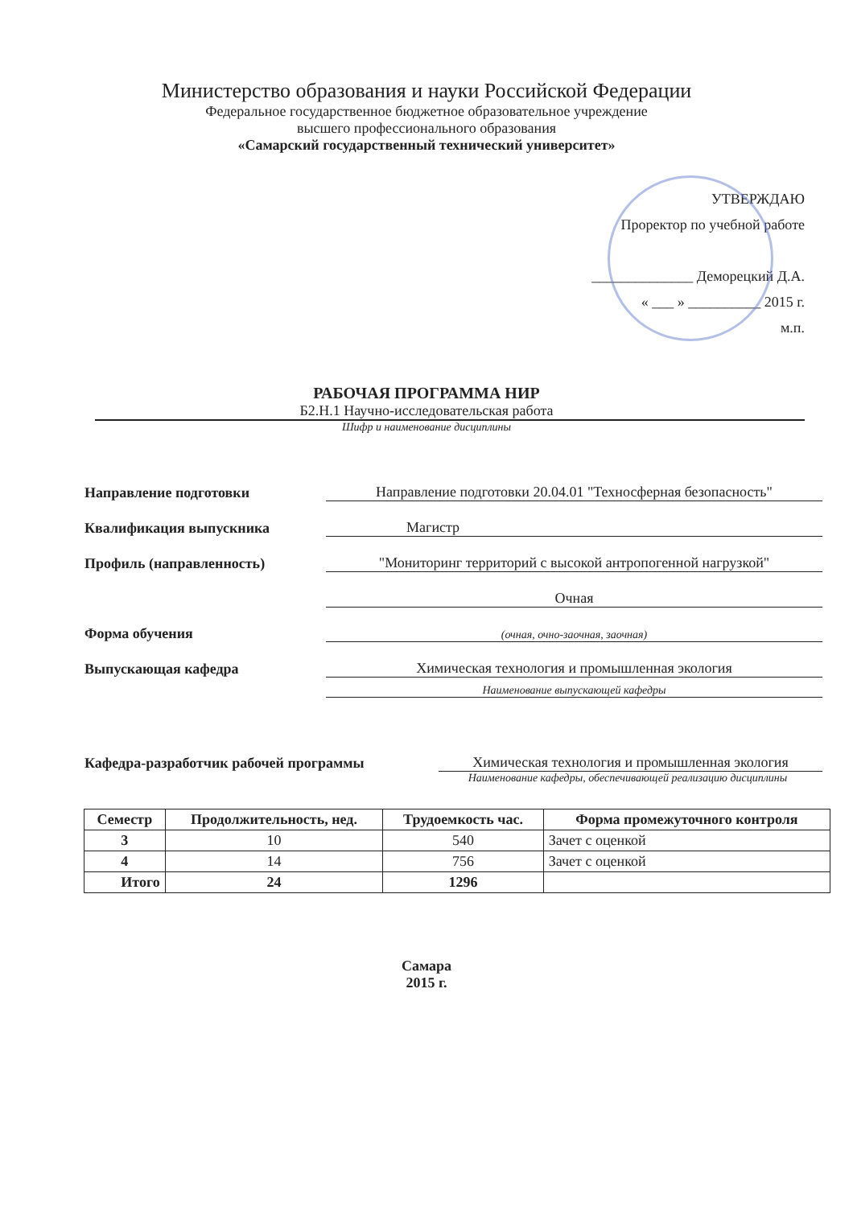Министерство образования и науки Российской Федерации
Федеральное государственное бюджетное образовательное учреждение
высшего профессионального образования
«Самарский государственный технический университет»
УТВЕРЖДАЮ
Проректор по учебной работе
______________ Деморецкий Д.А.
« ___ » __________ 2015 г.
м.п.
РАБОЧАЯ ПРОГРАММА НИР
Б2.Н.1 Научно-исследовательская работа
Шифр и наименование дисциплины
Направление подготовки
Направление подготовки 20.04.01 "Техносферная безопасность"
Квалификация выпускника
Магистр
Профиль (направленность)
"Мониторинг территорий с высокой антропогенной нагрузкой"
Очная
Форма обучения
(очная, очно-заочная, заочная)
Выпускающая кафедра
Химическая технология и промышленная экология
Наименование выпускающей кафедры
Кафедра-разработчик рабочей программы
Химическая технология и промышленная экология
Наименование кафедры, обеспечивающей реализацию дисциплины
| Семестр | Продолжительность, нед. | Трудоемкость час. | Форма промежуточного контроля |
| --- | --- | --- | --- |
| 3 | 10 | 540 | Зачет с оценкой |
| 4 | 14 | 756 | Зачет с оценкой |
| Итого | 24 | 1296 | |
Самара
2015 г.